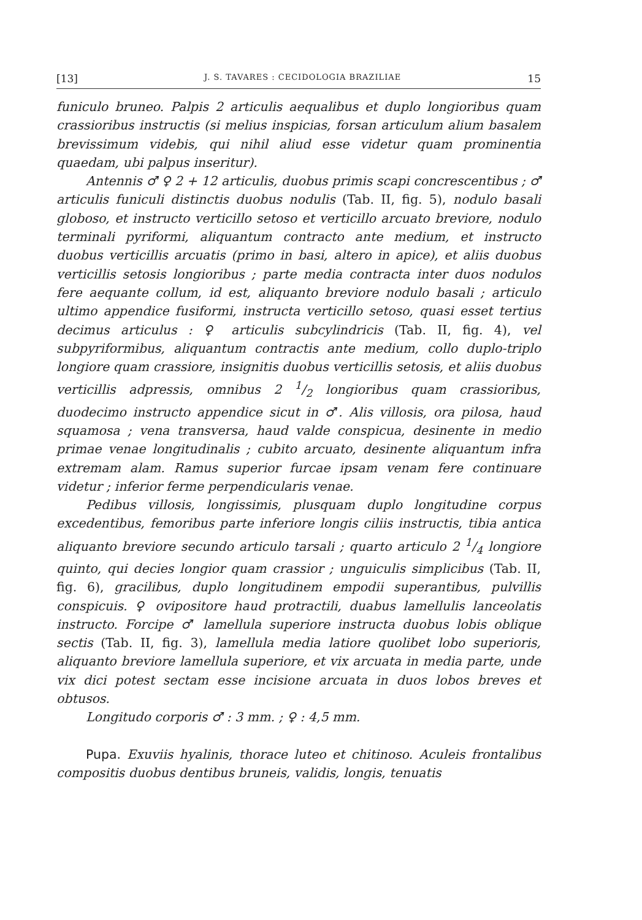[13] J. S. TAVARES : CECIDOLOGIA BRAZILIAE 15
funiculo bruneo. Palpis 2 articulis aequalibus et duplo longioribus quam crassioribus instructis (si melius inspicias, forsan articulum alium basalem brevissimum videbis, qui nihil aliud esse videtur quam prominentia quaedam, ubi palpus inseritur).
Antennis ♂ ♀ 2 + 12 articulis, duobus primis scapi concrescentibus ; ♂ articulis funiculi distinctis duobus nodulis (Tab. II, fig. 5), nodulo basali globoso, et instructo verticillo setoso et verticillo arcuato breviore, nodulo terminali pyriformi, aliquantum contracto ante medium, et instructo duobus verticillis arcuatis (primo in basi, altero in apice), et aliis duobus verticillis setosis longioribus ; parte media contracta inter duos nodulos fere aequante collum, id est, aliquanto breviore nodulo basali ; articulo ultimo appendice fusiformi, instructa verticillo setoso, quasi esset tertius decimus articulus : ♀ articulis subcylindricis (Tab. II, fig. 4), vel subpyriformibus, aliquantum contractis ante medium, collo duplo-triplo longiore quam crassiore, insignitis duobus verticillis setosis, et aliis duobus verticillis adpressis, omnibus 2 1/2 longioribus quam crassioribus, duodecimo instructo appendice sicut in ♂. Alis villosis, ora pilosa, haud squamosa ; vena transversa, haud valde conspicua, desinente in medio primae venae longitudinalis ; cubito arcuato, desinente aliquantum infra extremam alam. Ramus superior furcae ipsam venam fere continuare videtur ; inferior ferme perpendicularis venae.
Pedibus villosis, longissimis, plusquam duplo longitudine corpus excedentibus, femoribus parte inferiore longis ciliis instructis, tibia antica aliquanto breviore secundo articulo tarsali ; quarto articulo 2 1/4 longiore quinto, qui decies longior quam crassior ; unguiculis simplicibus (Tab. II, fig. 6), gracilibus, duplo longitudinem empodii superantibus, pulvillis conspicuis. ♀ ovipositore haud protractili, duabus lamellulis lanceolatis instructo. Forcipe ♂ lamellula superiore instructa duobus lobis oblique sectis (Tab. II, fig. 3), lamellula media latiore quolibet lobo superioris, aliquanto breviore lamellula superiore, et vix arcuata in media parte, unde vix dici potest sectam esse incisione arcuata in duos lobos breves et obtusos.
Longitudo corporis ♂ : 3 mm. ; ♀ : 4,5 mm.
Pupa. Exuviis hyalinis, thorace luteo et chitinoso. Aculeis frontalibus compositis duobus dentibus bruneis, validis, longis, tenuatis